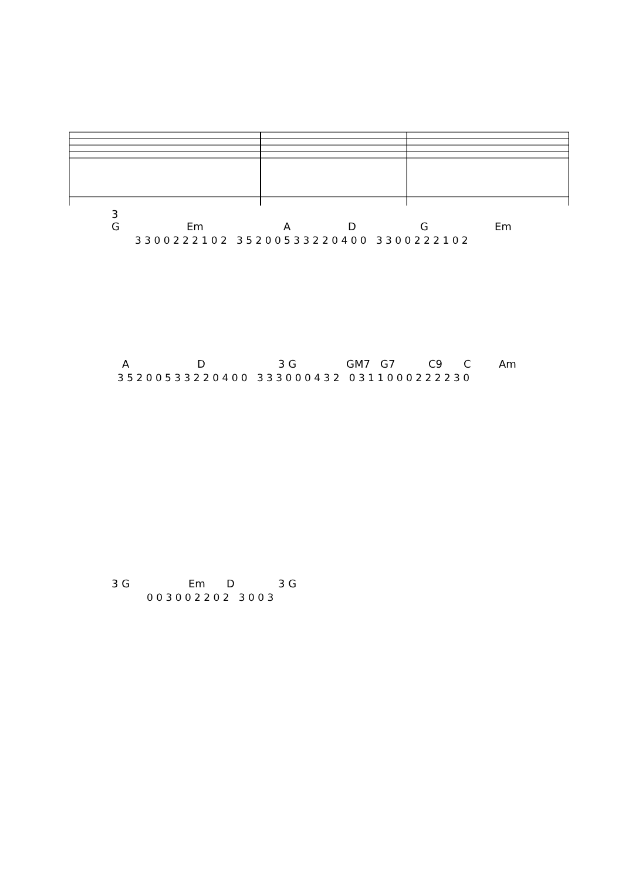3
G Em A D G Em
3 3 0 0 2 2 2 1 0 2 3 5 2 0 0 5 3 3 2 2 0 4 0 0 3 3 0 0 2 2 2 1 0 2
A D 3 G GM7 G7 C9 C Am
3 5 2 0 0 5 3 3 2 2 0 4 0 0 3 3 3 0 0 0 4 3 2 0 3 1 1 0 0 0 2 2 2 2 3 0
3 G Em D 3 G
0 0 3 0 0 2 2 0 2 3 0 0 3